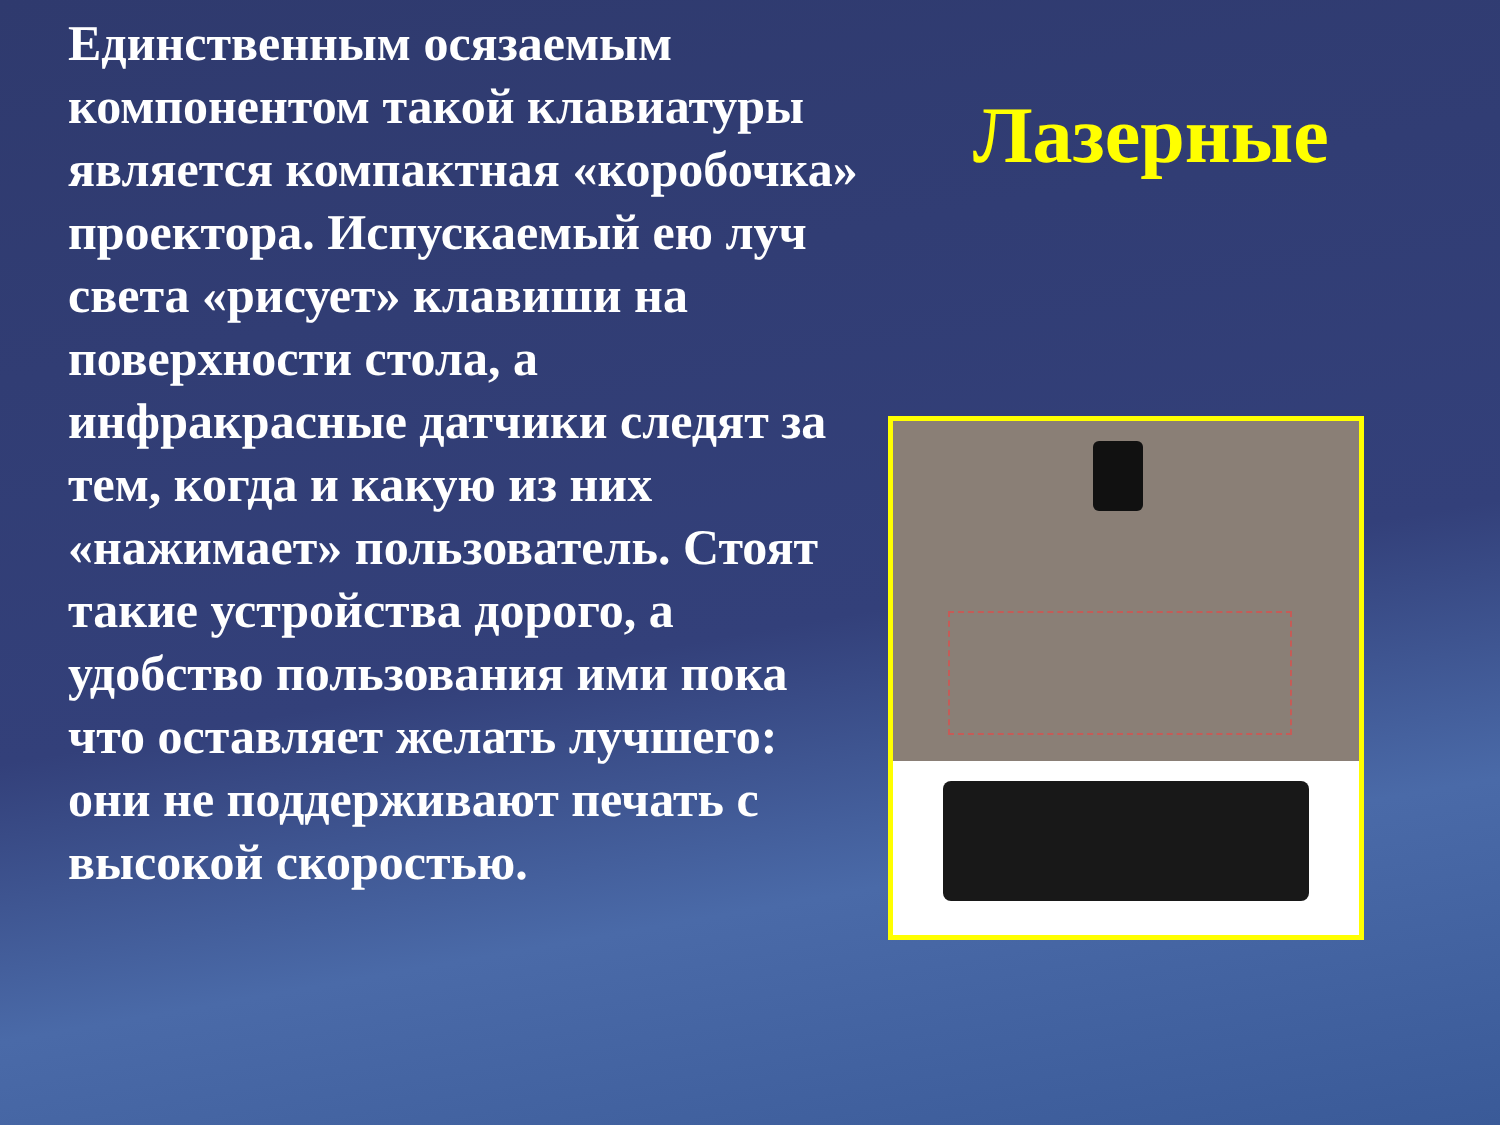Единственным осязаемым компонентом такой клавиатуры является компактная «коробочка» проектора. Испускаемый ею луч света «рисует» клавиши на поверхности стола, а инфракрасные датчики следят за тем, когда и какую из них «нажимает» пользователь. Стоят такие устройства дорого, а удобство пользования ими пока что оставляет желать лучшего: они не поддерживают печать с высокой скоростью.
Лазерные